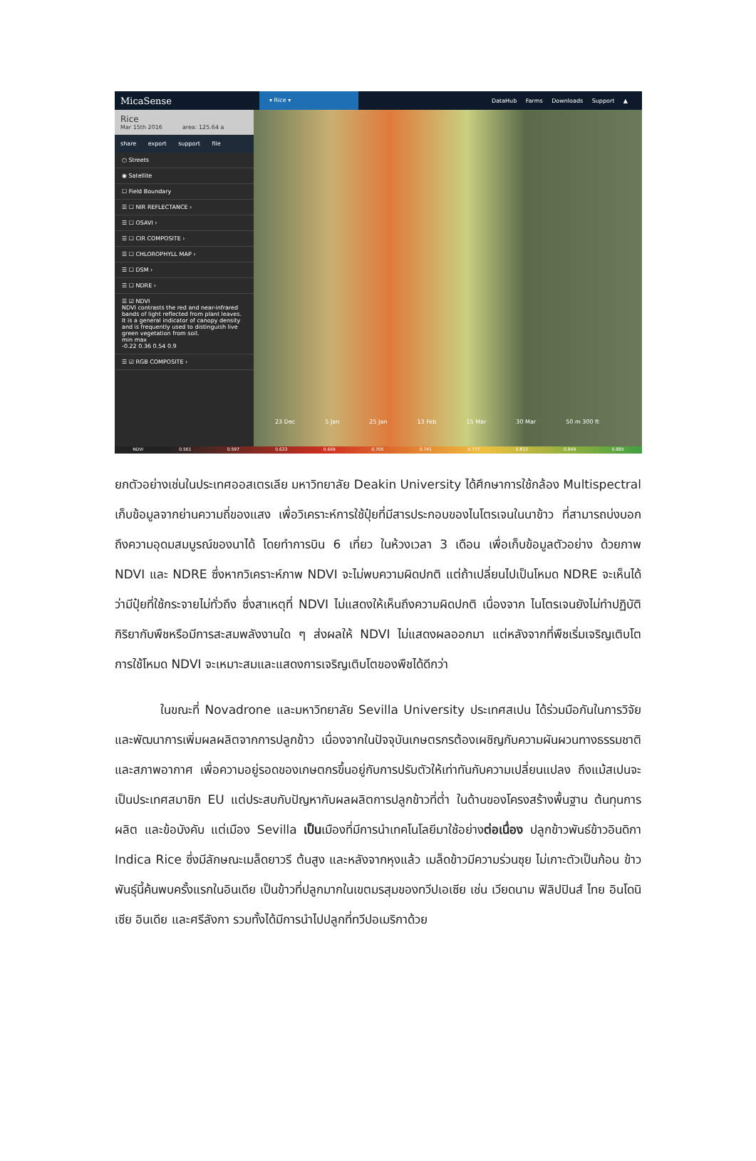MicaSense ▾ Rice ▾ DataHub Farms Downloads Support ▲
Rice
Mar 15th 2016 area: 125.64 a
share export support file
○ Streets
◉ Satellite
☐ Field Boundary
☰ ☐ NIR REFLECTANCE ›
☰ ☐ OSAVI ›
☰ ☐ CIR COMPOSITE ›
☰ ☐ CHLOROPHYLL MAP ›
☰ ☐ DSM ›
☰ ☐ NDRE ›
☰ ☑ NDVI
NDVI contrasts the red and near-infrared bands of light reflected from plant leaves. It is a general indicator of canopy density and is frequently used to distinguish live green vegetation from soil.
min max
-0.22 0.36 0.54 0.9
☰ ☑ RGB COMPOSITE ›
23 Dec 5 Jan 25 Jan 13 Feb 15 Mar 30 Mar 50 m 300 ft
NDVI 0.561 0.597 0.633 0.669 0.705 0.741 0.777 0.813 0.849 0.885
ยกตัวอย่างเช่นในประเทศออสเตรเลีย มหาวิทยาลัย Deakin University ได้ศึกษาการใช้กล้อง Multispectral เก็บข้อมูลจากย่านความถี่ของแสง เพื่อวิเคราะห์การใช้ปุ๋ยที่มีสารประกอบของไนโตรเจนในนาข้าว ที่สามารถบ่งบอกถึงความอุดมสมบูรณ์ของนาได้ โดยทำการบิน 6 เที่ยว ในห้วงเวลา 3 เดือน เพื่อเก็บข้อมูลตัวอย่าง ด้วยภาพ NDVI และ NDRE ซึ่งหากวิเคราะห์ภาพ NDVI จะไม่พบความผิดปกติ แต่ถ้าเปลี่ยนไปเป็นโหมด NDRE จะเห็นได้ว่ามีปุ๋ยที่ใช้กระจายไม่ทั่วถึง ซึ่งสาเหตุที่ NDVI ไม่แสดงให้เห็นถึงความผิดปกติ เนื่องจาก ไนโตรเจนยังไม่ทำปฏิบัติกิริยากับพืชหรือมีการสะสมพลังงานใด ๆ ส่งผลให้ NDVI ไม่แสดงผลออกมา แต่หลังจากที่พืชเริ่มเจริญเติบโต การใช้โหมด NDVI จะเหมาะสมและแสดงการเจริญเติบโตของพืชได้ดีกว่า
ในขณะที่ Novadrone และมหาวิทยาลัย Sevilla University ประเทศสเปน ได้ร่วมมือกันในการวิจัยและพัฒนาการเพิ่มผลผลิตจากการปลูกข้าว เนื่องจากในปัจจุบันเกษตรกรต้องเผชิญกับความผันผวนทางธรรมชาติและสภาพอากาศ เพื่อความอยู่รอดของเกษตกรขึ้นอยู่กับการปรับตัวให้เท่าทันกับความเปลี่ยนแปลง ถึงแม้สเปนจะเป็นประเทศสมาชิก EU แต่ประสบกับปัญหากับผลผลิตการปลูกข้าวที่ต่ำ ในด้านของโครงสร้างพื้นฐาน ต้นทุนการผลิต และข้อบังคับ แต่เมือง Sevilla เป็นเมืองที่มีการนำเทคโนโลยีมาใช้อย่างต่อเนื่อง ปลูกข้าวพันธ์ข้าวอินดิกา Indica Rice ซึ่งมีลักษณะเมล็ดยาวรี ต้นสูง และหลังจากหุงแล้ว เมล็ดข้าวมีความร่วนซุย ไม่เกาะตัวเป็นก้อน ข้าวพันธุ์นี้ค้นพบครั้งแรกในอินเดีย เป็นข้าวที่ปลูกมากในเขตมรสุมของทวีปเอเซีย เช่น เวียดนาม ฟิลิปปินส์ ไทย อินโดนิเซีย อินเดีย และศรีลังกา รวมทั้งได้มีการนำไปปลูกที่ทวีปอเมริกาด้วย